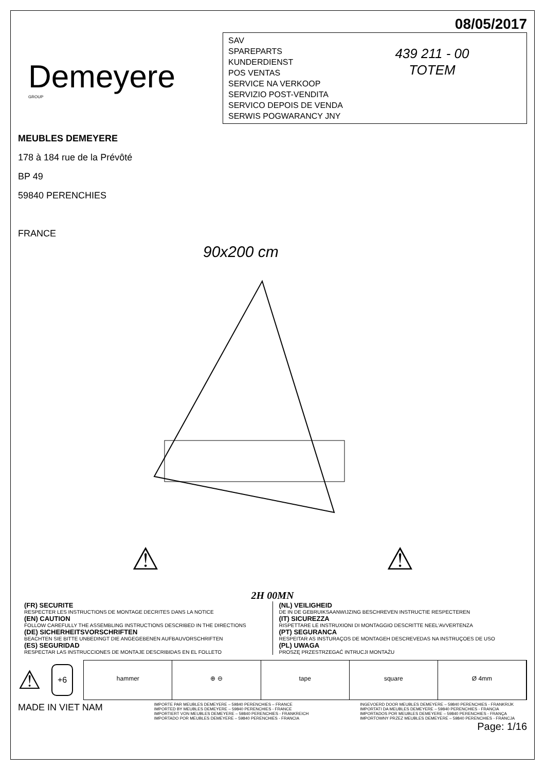08/05/2017
Demeyere
GROUP
SAV
SPAREPARTS
KUNDERDIENST
POS VENTAS
SERVICE NA VERKOOP
SERVIZIO POST-VENDITA
SERVICO DEPOIS DE VENDA
SERWIS POGWARANCY JNY
439 211 - 00
TOTEM
MEUBLES DEMEYERE
178 à 184 rue de la Prévôté
BP 49
59840 PERENCHIES
FRANCE
90x200 cm
⚠ ⚠
2H 00MN
(FR) SECURITE
RESPECTER LES INSTRUCTIONS DE MONTAGE DECRITES DANS LA NOTICE
(EN) CAUTION
FOLLOW CAREFULLY THE ASSEMBLING INSTRUCTIONS DESCRIBED IN THE DIRECTIONS
(DE) SICHERHEITSVORSCHRIFTEN
BEACHTEN SIE BITTE UNBEDINGT DIE ANGEGEBENEN AUFBAUVORSCHRIFTEN
(ES) SEGURIDAD
RESPECTAR LAS INSTRUCCIONES DE MONTAJE DESCRIBIDAS EN EL FOLLETO
(NL) VEILIGHEID
DE IN DE GEBRUIKSAANWIJZING BESCHREVEN INSTRUCTIE RESPECTEREN
(IT) SICUREZZA
RISPETTARE LE INSTRUXIONI DI MONTAGGIO DESCRITTE NEEL'AVVERTENZA
(PT) SEGURANCA
RESPEITAR AS INSTURAÇOS DE MONTAGEH DESCREVEDAS NA INSTRUÇOES DE USO
(PL) UWAGA
PROSZĘ PRZESTRZEGAĆ INTRUCJI MONTAŻU
⚠ +6
hammer ⊕ ⊖ tape square Ø 4mm
MADE IN VIET NAM
IMPORTE PAR MEUBLES DEMEYERE – 59840 PERENCHIES – FRANCE
IMPORTED BY MEUBLES DEMEYERE – 59840 PERENCHIES - FRANCE
IMPORTIERT VON MEUBLES DEMEYERE – 59840 PERENCHIES - FRANKREICH
IMPORTADO POR MEUBLES DEMEYERE – 59840 PERENCHIES - FRANCIA
INGEVOERD DOOR MEUBLES DEMEYERE – 59840 PERENCHIES - FRANKRIJK
IMPORTATI DA MEUBLES DEMEYERE – 59840 PERENCHIES - FRANCIA
IMPORTADOS POR MEUBLES DEMEYERE – 59840 PERENCHIES - FRANÇA
IMPORTOWNY PRZEZ MEUBLES DEMEYERE – 59840 PERENCHIES - FRANCJA
Page: 1/16